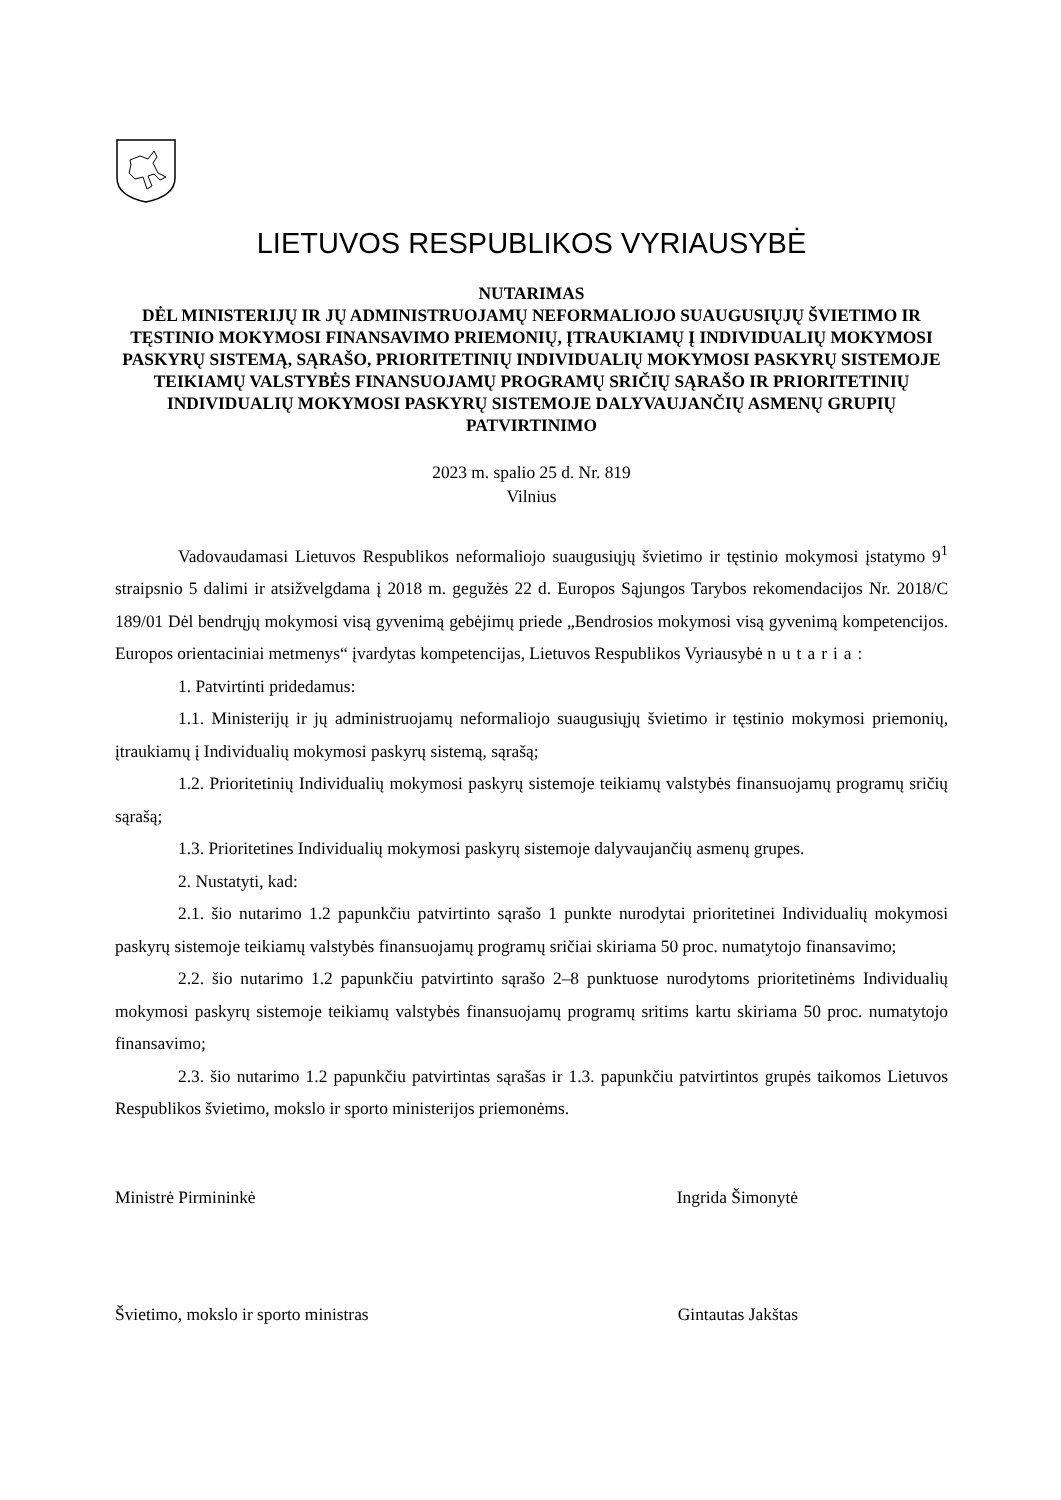LIETUVOS RESPUBLIKOS VYRIAUSYBĖ
NUTARIMAS
DĖL MINISTERIJŲ IR JŲ ADMINISTRUOJAMŲ NEFORMALIOJO SUAUGUSIŲJŲ ŠVIETIMO IR TĘSTINIO MOKYMOSI FINANSAVIMO PRIEMONIŲ, ĮTRAUKIAMŲ Į INDIVIDUALIŲ MOKYMOSI PASKYRŲ SISTEMĄ, SĄRAŠO, PRIORITETINIŲ INDIVIDUALIŲ MOKYMOSI PASKYRŲ SISTEMOJE TEIKIAMŲ VALSTYBĖS FINANSUOJAMŲ PROGRAMŲ SRIČIŲ SĄRAŠO IR PRIORITETINIŲ INDIVIDUALIŲ MOKYMOSI PASKYRŲ SISTEMOJE DALYVAUJANČIŲ ASMENŲ GRUPIŲ PATVIRTINIMO
2023 m. spalio 25 d. Nr. 819
Vilnius
Vadovaudamasi Lietuvos Respublikos neformaliojo suaugusiųjų švietimo ir tęstinio mokymosi įstatymo 9<sup>1</sup> straipsnio 5 dalimi ir atsižvelgdama į 2018 m. gegužės 22 d. Europos Sąjungos Tarybos rekomendacijos Nr. 2018/C 189/01 Dėl bendrųjų mokymosi visą gyvenimą gebėjimų priede „Bendrosios mokymosi visą gyvenimą kompetencijos. Europos orientaciniai metmenys“ įvardytas kompetencijas, Lietuvos Respublikos Vyriausybė nutaria:
1. Patvirtinti pridedamus:
1.1. Ministerijų ir jų administruojamų neformaliojo suaugusiųjų švietimo ir tęstinio mokymosi priemonių, įtraukiamų į Individualių mokymosi paskyrų sistemą, sąrašą;
1.2. Prioritetinių Individualių mokymosi paskyrų sistemoje teikiamų valstybės finansuojamų programų sričių sąrašą;
1.3. Prioritetines Individualių mokymosi paskyrų sistemoje dalyvaujančių asmenų grupes.
2. Nustatyti, kad:
2.1. šio nutarimo 1.2 papunkčiu patvirtinto sąrašo 1 punkte nurodytai prioritetinei Individualių mokymosi paskyrų sistemoje teikiamų valstybės finansuojamų programų sričiai skiriama 50 proc. numatytojo finansavimo;
2.2. šio nutarimo 1.2 papunkčiu patvirtinto sąrašo 2–8 punktuose nurodytoms prioritetinėms Individualių mokymosi paskyrų sistemoje teikiamų valstybės finansuojamų programų sritims kartu skiriama 50 proc. numatytojo finansavimo;
2.3. šio nutarimo 1.2 papunkčiu patvirtintas sąrašas ir 1.3. papunkčiu patvirtintos grupės taikomos Lietuvos Respublikos švietimo, mokslo ir sporto ministerijos priemonėms.
Ministrė Pirmininkė Ingrida Šimonytė
Švietimo, mokslo ir sporto ministras Gintautas Jakštas